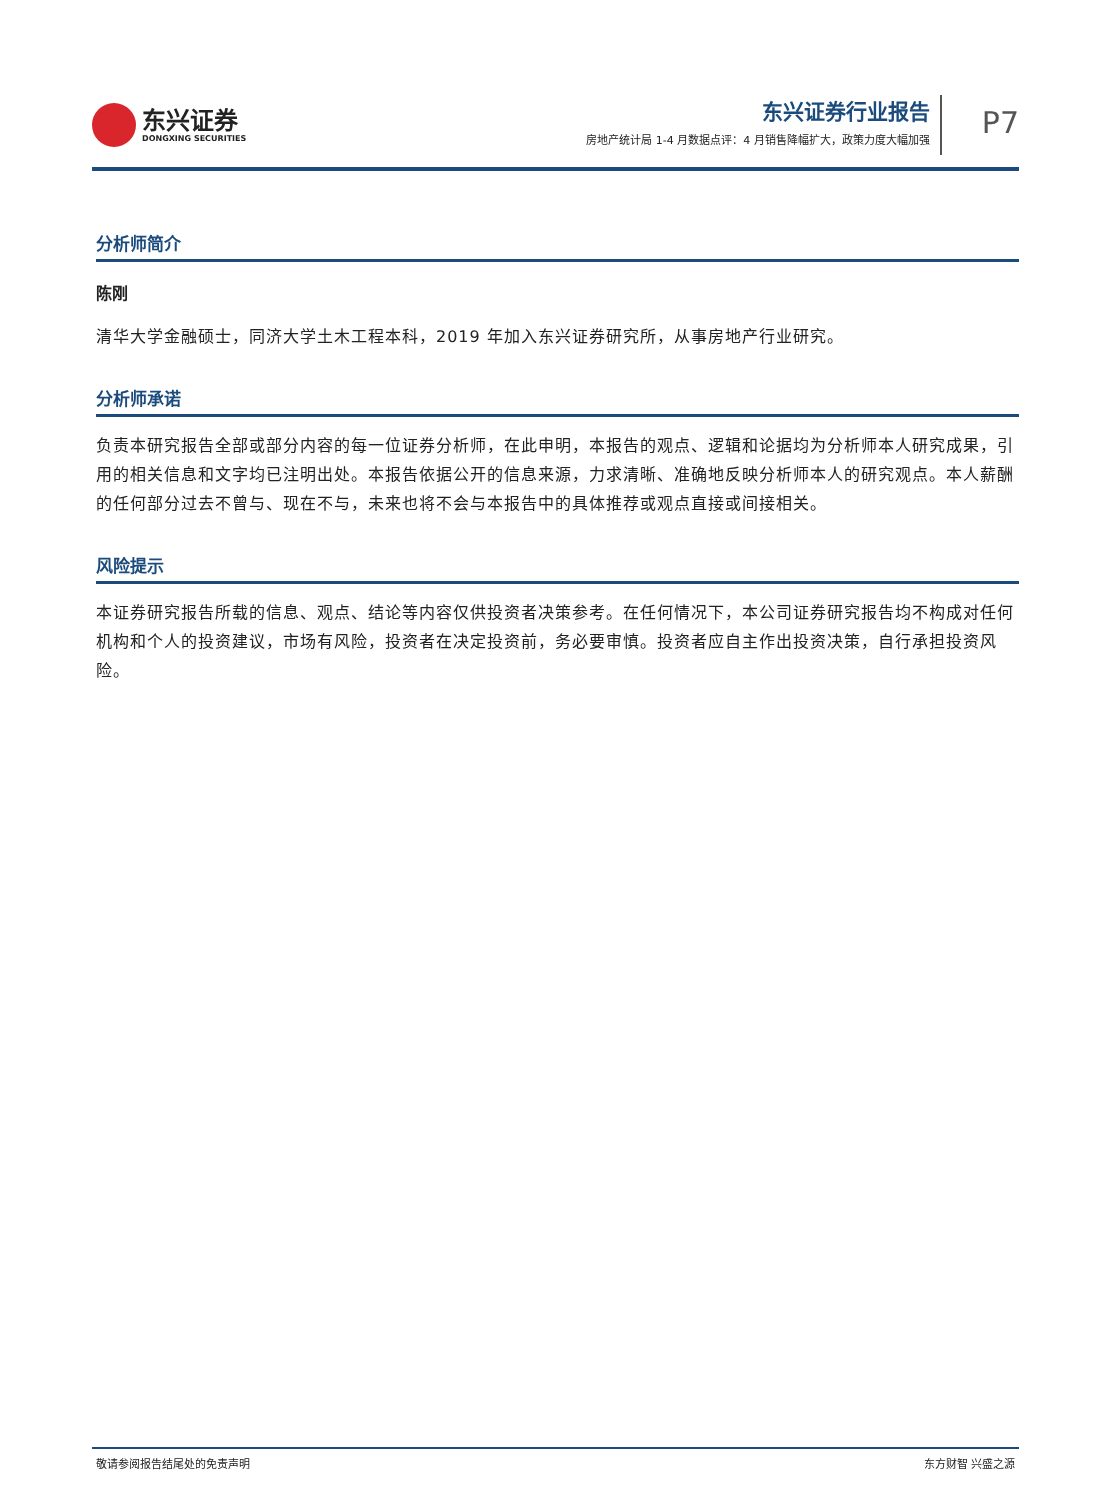东兴证券
DONGXING SECURITIES
东兴证券行业报告
房地产统计局 1-4 月数据点评：4 月销售降幅扩大，政策力度大幅加强
P7
分析师简介
陈刚
清华大学金融硕士，同济大学土木工程本科，2019 年加入东兴证券研究所，从事房地产行业研究。
分析师承诺
负责本研究报告全部或部分内容的每一位证券分析师，在此申明，本报告的观点、逻辑和论据均为分析师本人研究成果，引用的相关信息和文字均已注明出处。本报告依据公开的信息来源，力求清晰、准确地反映分析师本人的研究观点。本人薪酬的任何部分过去不曾与、现在不与，未来也将不会与本报告中的具体推荐或观点直接或间接相关。
风险提示
本证券研究报告所载的信息、观点、结论等内容仅供投资者决策参考。在任何情况下，本公司证券研究报告均不构成对任何机构和个人的投资建议，市场有风险，投资者在决定投资前，务必要审慎。投资者应自主作出投资决策，自行承担投资风险。
敬请参阅报告结尾处的免责声明 东方财智 兴盛之源